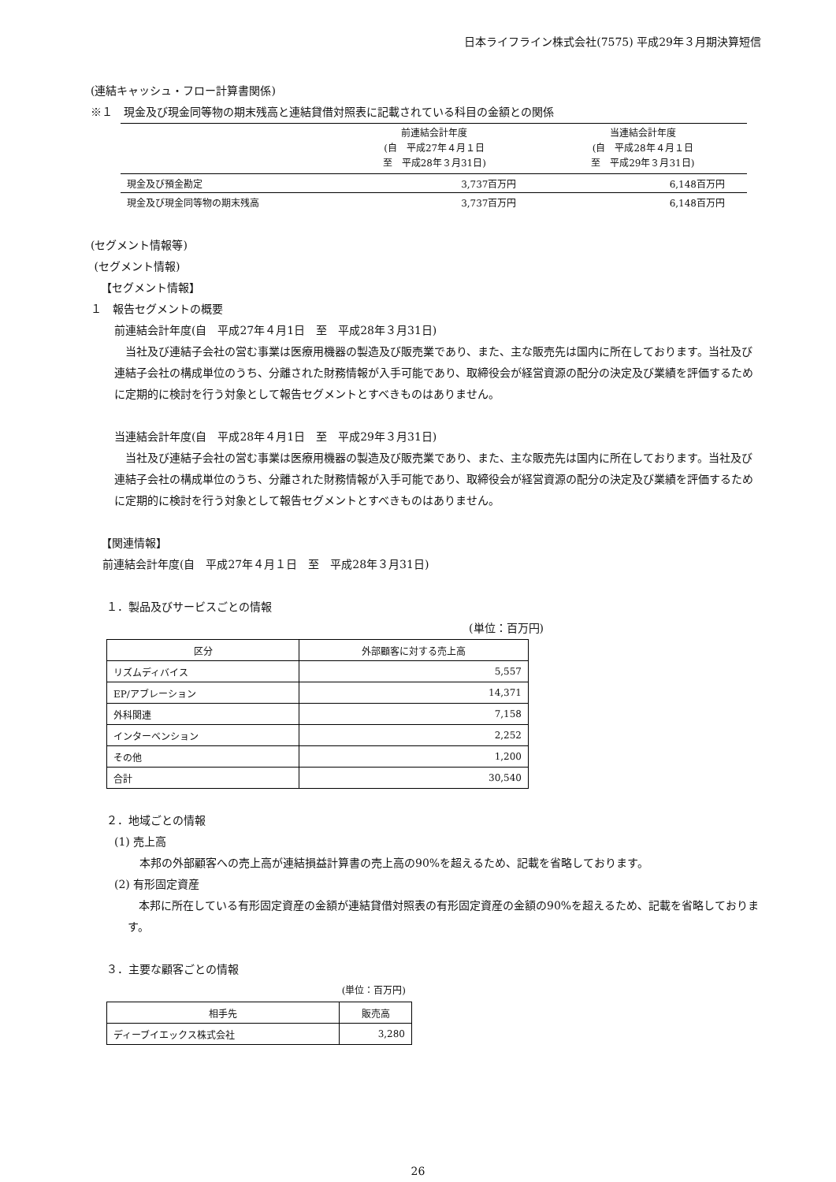日本ライフライン株式会社(7575) 平成29年３月期決算短信
(連結キャッシュ・フロー計算書関係)
※１　現金及び現金同等物の期末残高と連結貸借対照表に記載されている科目の金額との関係
| | 前連結会計年度 (自 平成27年４月１日 至 平成28年３月31日) | 当連結会計年度 (自 平成28年４月１日 至 平成29年３月31日) |
| --- | --- | --- |
| 現金及び預金勘定 | 3,737百万円 | 6,148百万円 |
| 現金及び現金同等物の期末残高 | 3,737百万円 | 6,148百万円 |
(セグメント情報等)
(セグメント情報)
【セグメント情報】
１　報告セグメントの概要
前連結会計年度(自　平成27年４月1日　至　平成28年３月31日)
　当社及び連結子会社の営む事業は医療用機器の製造及び販売業であり、また、主な販売先は国内に所在しております。当社及び連結子会社の構成単位のうち、分離された財務情報が入手可能であり、取締役会が経営資源の配分の決定及び業績を評価するために定期的に検討を行う対象として報告セグメントとすべきものはありません。
当連結会計年度(自　平成28年４月1日　至　平成29年３月31日)
　当社及び連結子会社の営む事業は医療用機器の製造及び販売業であり、また、主な販売先は国内に所在しております。当社及び連結子会社の構成単位のうち、分離された財務情報が入手可能であり、取締役会が経営資源の配分の決定及び業績を評価するために定期的に検討を行う対象として報告セグメントとすべきものはありません。
【関連情報】
前連結会計年度(自　平成27年４月１日　至　平成28年３月31日)
１．製品及びサービスごとの情報
(単位：百万円)
| 区分 | 外部顧客に対する売上高 |
| --- | --- |
| リズムディバイス | 5,557 |
| EP/アブレーション | 14,371 |
| 外科関連 | 7,158 |
| インターベンション | 2,252 |
| その他 | 1,200 |
| 合計 | 30,540 |
２．地域ごとの情報
(1) 売上高
本邦の外部顧客への売上高が連結損益計算書の売上高の90%を超えるため、記載を省略しております。
(2) 有形固定資産
　本邦に所在している有形固定資産の金額が連結貸借対照表の有形固定資産の金額の90%を超えるため、記載を省略しております。
３．主要な顧客ごとの情報
(単位：百万円)
| 相手先 | 販売高 |
| --- | --- |
| ディーブイエックス株式会社 | 3,280 |
26